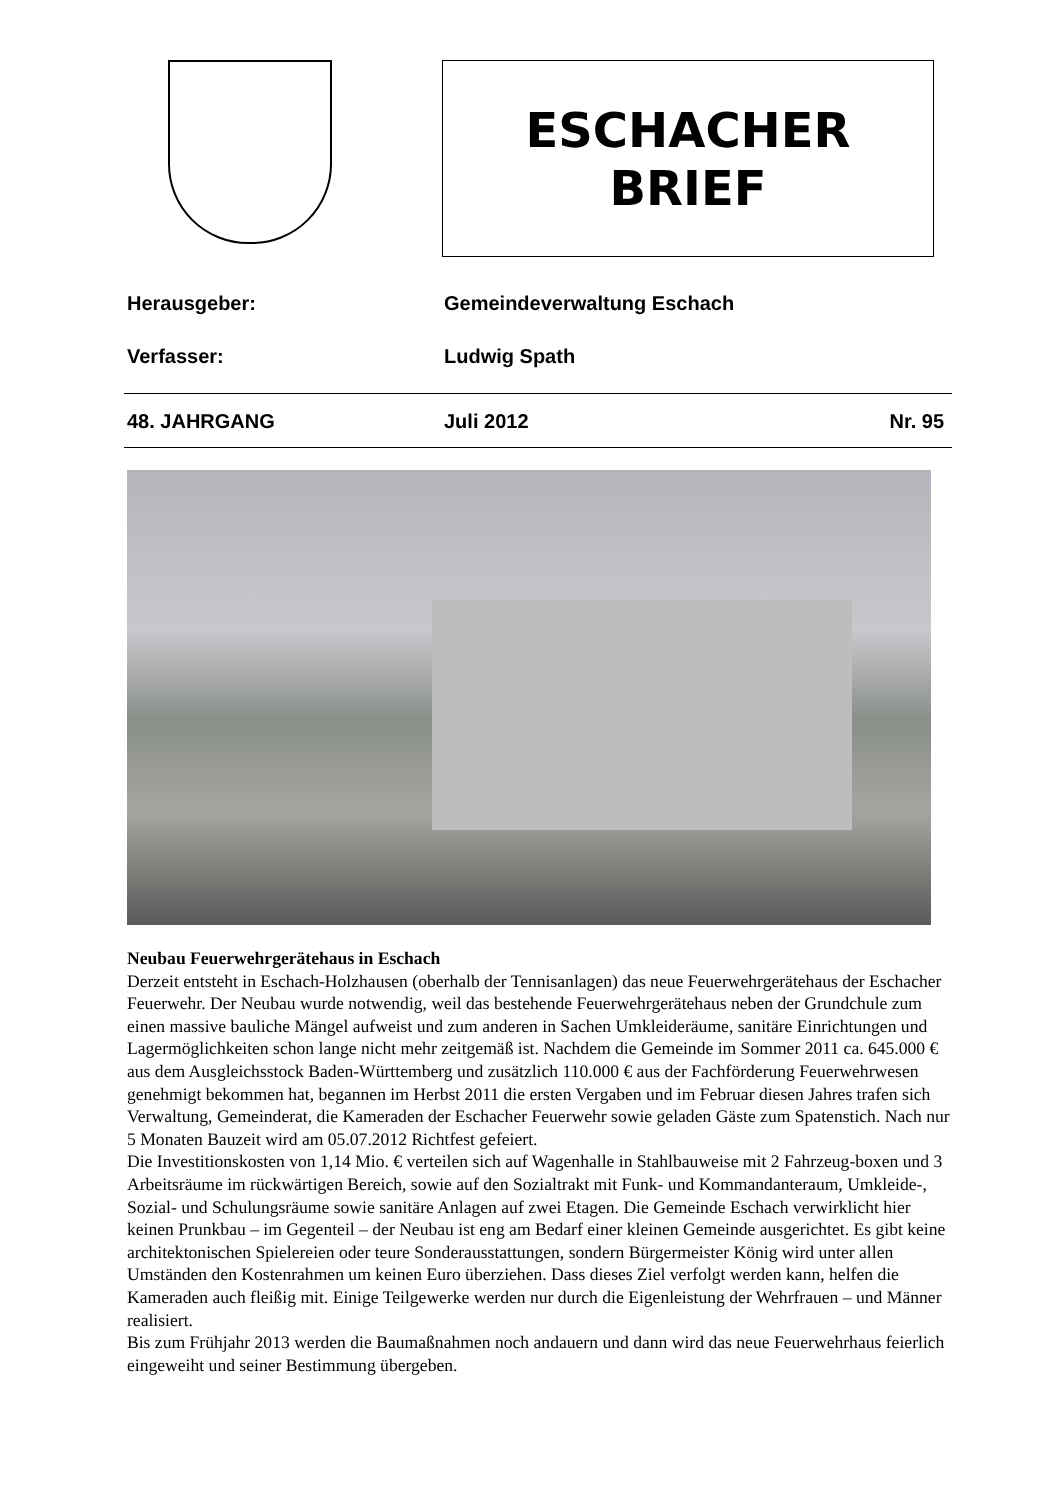ESCHACHER
BRIEF
Herausgeber: Gemeindeverwaltung Eschach
Verfasser: Ludwig Spath
48. JAHRGANG Juli 2012 Nr. 95
Neubau Feuerwehrgerätehaus in Eschach
Derzeit entsteht in Eschach-Holzhausen (oberhalb der Tennisanlagen) das neue Feuerwehrgerätehaus der Eschacher Feuerwehr. Der Neubau wurde notwendig, weil das bestehende Feuerwehrgerätehaus neben der Grundchule zum einen massive bauliche Mängel aufweist und zum anderen in Sachen Umkleideräume, sanitäre Einrichtungen und Lagermöglichkeiten schon lange nicht mehr zeitgemäß ist. Nachdem die Gemeinde im Sommer 2011 ca. 645.000 € aus dem Ausgleichsstock Baden-Württemberg und zusätzlich 110.000 € aus der Fachförderung Feuerwehrwesen genehmigt bekommen hat, begannen im Herbst 2011 die ersten Vergaben und im Februar diesen Jahres trafen sich Verwaltung, Gemeinderat, die Kameraden der Eschacher Feuerwehr sowie geladen Gäste zum Spatenstich. Nach nur 5 Monaten Bauzeit wird am 05.07.2012 Richtfest gefeiert.
Die Investitionskosten von 1,14 Mio. € verteilen sich auf Wagenhalle in Stahlbauweise mit 2 Fahrzeug-boxen und 3 Arbeitsräume im rückwärtigen Bereich, sowie auf den Sozialtrakt mit Funk- und Kommandanteraum, Umkleide-, Sozial- und Schulungsräume sowie sanitäre Anlagen auf zwei Etagen. Die Gemeinde Eschach verwirklicht hier keinen Prunkbau – im Gegenteil – der Neubau ist eng am Bedarf einer kleinen Gemeinde ausgerichtet. Es gibt keine architektonischen Spielereien oder teure Sonderausstattungen, sondern Bürgermeister König wird unter allen Umständen den Kostenrahmen um keinen Euro überziehen. Dass dieses Ziel verfolgt werden kann, helfen die Kameraden auch fleißig mit. Einige Teilgewerke werden nur durch die Eigenleistung der Wehrfrauen – und Männer realisiert.
Bis zum Frühjahr 2013 werden die Baumaßnahmen noch andauern und dann wird das neue Feuerwehrhaus feierlich eingeweiht und seiner Bestimmung übergeben.